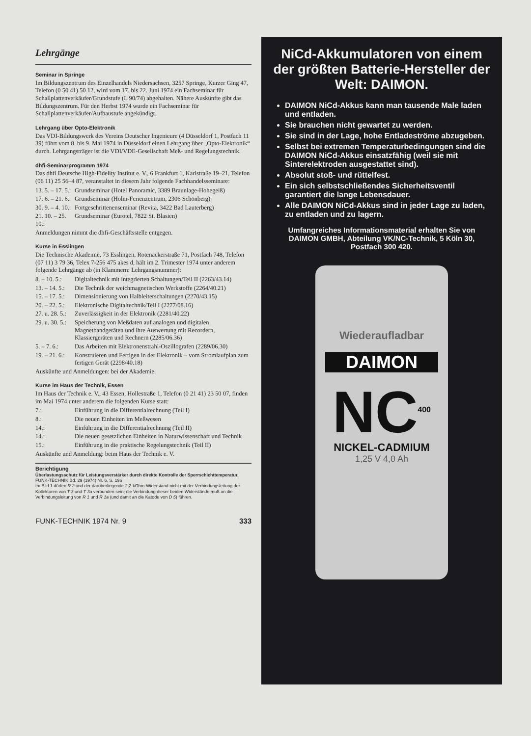Lehrgänge
Seminar in Springe
Im Bildungszentrum des Einzelhandels Niedersachsen, 3257 Springe, Kurzer Ging 47, Telefon (0 50 41) 50 12, wird vom 17. bis 22. Juni 1974 ein Fachseminar für Schallplattenverkäufer/Grundstufe (L 90/74) abgehalten. Nähere Auskünfte gibt das Bildungszentrum. Für den Herbst 1974 wurde ein Fachseminar für Schallplattenverkäufer/Aufbaustufe angekündigt.
Lehrgang über Opto-Elektronik
Das VDI-Bildungswerk des Vereins Deutscher Ingenieure (4 Düsseldorf 1, Postfach 11 39) führt vom 8. bis 9. Mai 1974 in Düsseldorf einen Lehrgang über „Opto-Elektronik“ durch. Lehrgangsträger ist die VDI/VDE-Gesellschaft Meß- und Regelungstechnik.
dhfi-Seminarprogramm 1974
Das dhfi Deutsche High-Fidelity Institut e. V., 6 Frankfurt 1, Karlstraße 19–21, Telefon (06 11) 25 56–4 87, veranstaltet in diesem Jahr folgende Fachhandelsseminare:
13. 5. – 17. 5.: Grundseminar (Hotel Panoramic, 3389 Braunlage-Hohegeiß)
17. 6. – 21. 6.: Grundseminar (Holm-Ferienzentrum, 2306 Schönberg)
30. 9. – 4. 10.: Fortgeschrittenenseminar (Revita, 3422 Bad Lauterberg)
21. 10. – 25. 10.: Grundseminar (Eurotel, 7822 St. Blasien)
Anmeldungen nimmt die dhfi-Geschäftsstelle entgegen.
Kurse in Esslingen
Die Technische Akademie, 73 Esslingen, Rotenackerstraße 71, Postfach 748, Telefon (07 11) 3 79 36, Telex 7-256 475 akes d, hält im 2. Trimester 1974 unter anderem folgende Lehrgänge ab (in Klammern: Lehrgangsnummer):
8. – 10. 5.: Digitaltechnik mit integrierten Schaltungen/Teil II (2263/43.14)
13. – 14. 5.: Die Technik der weichmagnetischen Werkstoffe (2264/40.21)
15. – 17. 5.: Dimensionierung von Halbleiterschaltungen (2270/43.15)
20. – 22. 5.: Elektronische Digitaltechnik/Teil I (2277/08.16)
27. u. 28. 5.: Zuverlässigkeit in der Elektronik (2281/40.22)
29. u. 30. 5.: Speicherung von Meßdaten auf analogen und digitalen Magnetbandgeräten und ihre Auswertung mit Recordern, Klassiergeräten und Rechnern (2285/06.36)
5. – 7. 6.: Das Arbeiten mit Elektronenstrahl-Oszillografen (2289/06.30)
19. – 21. 6.: Konstruieren und Fertigen in der Elektronik – vom Stromlaufplan zum fertigen Gerät (2298/40.18)
Auskünfte und Anmeldungen: bei der Akademie.
Kurse im Haus der Technik, Essen
Im Haus der Technik e. V., 43 Essen, Hollestraße 1, Telefon (0 21 41) 23 50 07, finden im Mai 1974 unter anderem die folgenden Kurse statt:
7.: Einführung in die Differentialrechnung (Teil I)
8.: Die neuen Einheiten im Meßwesen
14.: Einführung in die Differentialrechnung (Teil II)
14.: Die neuen gesetzlichen Einheiten in Naturwissenschaft und Technik
15.: Einführung in die praktische Regelungstechnik (Teil II)
Auskünfte und Anmeldung: beim Haus der Technik e. V.
Berichtigung
Überlastungsschutz für Leistungsverstärker durch direkte Kontrolle der Sperrschichttemperatur. FUNK-TECHNIK Bd. 29 (1974) Nr. 6, S. 196
Im Bild 1 dürfen R 2 und der darüberliegende 2,2-kOhm-Widerstand nicht mit der Verbindungsleitung der Kollektoren von T 3 und T 3a verbunden sein; die Verbindung dieser beiden Widerstände muß an die Verbindungsleitung von R 1 und R 1a (und damit an die Katode von D 5) führen.
FUNK-TECHNIK 1974 Nr. 9 333
NiCd-Akkumulatoren von einem der größten Batterie-Hersteller der Welt: DAIMON.
DAIMON NiCd-Akkus kann man tausende Male laden und entladen.
Sie brauchen nicht gewartet zu werden.
Sie sind in der Lage, hohe Entladeströme abzugeben.
Selbst bei extremen Temperaturbedingungen sind die DAIMON NiCd-Akkus einsatzfähig (weil sie mit Sinterelektroden ausgestattet sind).
Absolut stoß- und rüttelfest.
Ein sich selbstschließendes Sicherheitsventil garantiert die lange Lebensdauer.
Alle DAIMON NiCd-Akkus sind in jeder Lage zu laden, zu entladen und zu lagern.
Umfangreiches Informationsmaterial erhalten Sie von DAIMON GMBH, Abteilung VK/NC-Technik, 5 Köln 30, Postfach 300 420.
Wiederaufladbar
DAIMON
NC<sup>400</sup>
NICKEL-CADMIUM
1,25 V 4,0 Ah